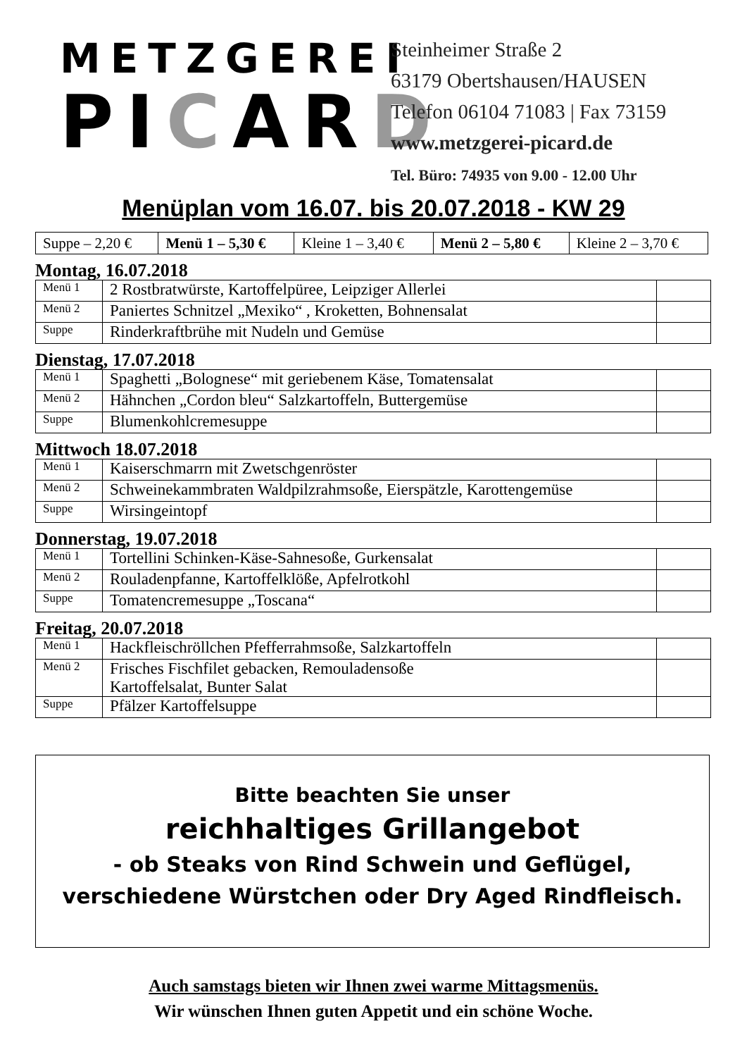METZGEREI
PICARD
Steinheimer Straße 2
63179 Obertshausen/HAUSEN
Telefon 06104 71083 | Fax 73159
www.metzgerei-picard.de
Tel. Büro: 74935 von 9.00 - 12.00 Uhr
Menüplan vom 16.07. bis 20.07.2018 - KW 29
| Suppe – 2,20 € | Menü 1 – 5,30 € | Kleine 1 – 3,40 € | Menü 2 – 5,80 € | Kleine 2 – 3,70 € |
Montag, 16.07.2018
| Menü 1 | 2 Rostbratwürste, Kartoffelpüree, Leipziger Allerlei | |
| Menü 2 | Paniertes Schnitzel „Mexiko“ , Kroketten, Bohnensalat | |
| Suppe | Rinderkraftbrühe mit Nudeln und Gemüse | |
Dienstag, 17.07.2018
| Menü 1 | Spaghetti „Bolognese“ mit geriebenem Käse, Tomatensalat | |
| Menü 2 | Hähnchen „Cordon bleu“ Salzkartoffeln, Buttergemüse | |
| Suppe | Blumenkohlcremesuppe | |
Mittwoch 18.07.2018
| Menü 1 | Kaiserschmarrn mit Zwetschgenröster | |
| Menü 2 | Schweinekammbraten Waldpilzrahmsoße, Eierspätzle, Karottengemüse | |
| Suppe | Wirsingeintopf | |
Donnerstag, 19.07.2018
| Menü 1 | Tortellini Schinken-Käse-Sahnesoße, Gurkensalat | |
| Menü 2 | Rouladenpfanne, Kartoffelklöße, Apfelrotkohl | |
| Suppe | Tomatencremesuppe „Toscana“ | |
Freitag, 20.07.2018
| Menü 1 | Hackfleischröllchen Pfefferrahmsoße, Salzkartoffeln | |
| Menü 2 | Frisches Fischfilet gebacken, Remouladensoße Kartoffelsalat, Bunter Salat | |
| Suppe | Pfälzer Kartoffelsuppe | |
Bitte beachten Sie unser
reichhaltiges Grillangebot
- ob Steaks von Rind Schwein und Geflügel,
verschiedene Würstchen oder Dry Aged Rindfleisch.
Auch samstags bieten wir Ihnen zwei warme Mittagsmenüs.
Wir wünschen Ihnen guten Appetit und ein schöne Woche.